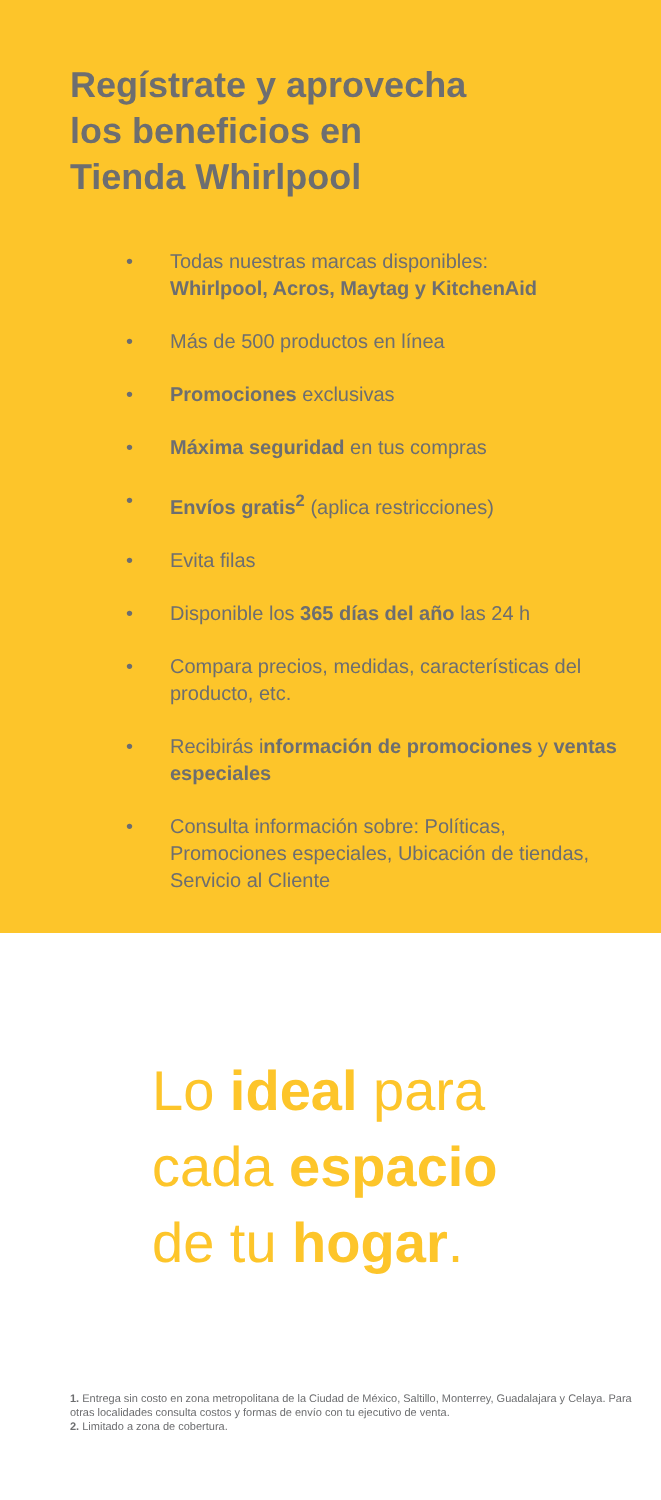Regístrate y aprovecha
los beneficios en
Tienda Whirlpool
• Todas nuestras marcas disponibles:
Whirlpool, Acros, Maytag y KitchenAid
• Más de 500 productos en línea
• Promociones exclusivas
• Máxima seguridad en tus compras
• Envíos gratis<sup>2</sup> (aplica restricciones)
• Evita filas
• Disponible los 365 días del año las 24 h
• Compara precios, medidas, características del producto, etc.
• Recibirás información de promociones y ventas especiales
• Consulta información sobre: Políticas, Promociones especiales, Ubicación de tiendas, Servicio al Cliente
Lo ideal para
cada espacio
de tu hogar.
1. Entrega sin costo en zona metropolitana de la Ciudad de México, Saltillo, Monterrey, Guadalajara y Celaya. Para otras localidades consulta costos y formas de envío con tu ejecutivo de venta.
2. Limitado a zona de cobertura.